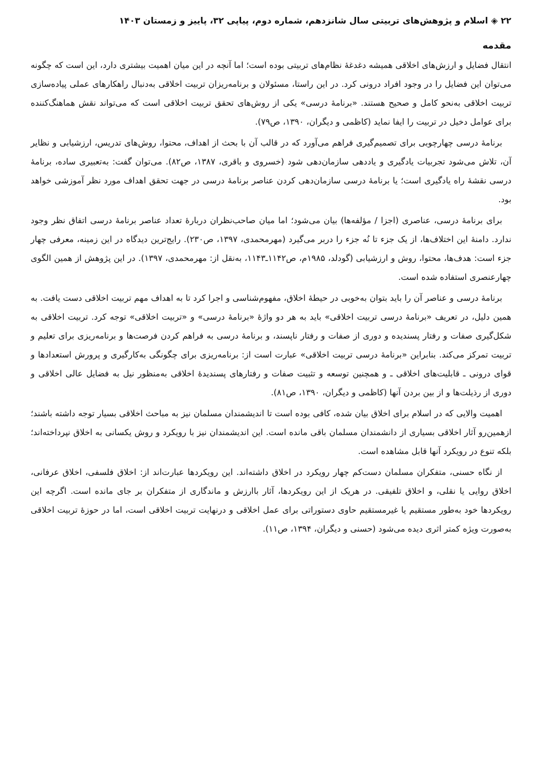۲۲ ◈ اسلام و پژوهش‌های تربیتی سال شانزدهم، شماره دوم، پیاپی ۳۲، پاییز و زمستان ۱۴۰۳
مقدمه
انتقال فضایل و ارزش‌های اخلاقی همیشه دغدغهٔ نظام‌های تربیتی بوده است؛ اما آنچه در این میان اهمیت بیشتری دارد، این است که چگونه می‌توان این فضایل را در وجود افراد درونی کرد. در این راستا، مسئولان و برنامه‌ریزان تربیت اخلاقی به‌دنبال راهکارهای عملی پیاده‌سازی تربیت اخلاقی به‌نحو کامل و صحیح هستند. «برنامهٔ درسی» یکی از روش‌های تحقق تربیت اخلاقی است که می‌تواند نقش هماهنگ‌کننده برای عوامل دخیل در تربیت را ایفا نماید (کاظمی و دیگران، ۱۳۹۰، ص۷۹).
برنامهٔ درسی چهارچوبی برای تصمیم‌گیری فراهم می‌آورد که در قالب آن با بحث از اهداف، محتوا، روش‌های تدریس، ارزشیابی و نظایر آن، تلاش می‌شود تجربیات یادگیری و یاددهی سازمان‌دهی شود (خسروی و باقری، ۱۳۸۷، ص۸۲). می‌توان گفت: به‌تعبیری ساده، برنامهٔ درسی نقشهٔ راه یادگیری است؛ یا برنامهٔ درسی سازمان‌دهی کردن عناصر برنامهٔ درسی در جهت تحقق اهداف مورد نظر آموزشی خواهد بود.
برای برنامهٔ درسی، عناصری (اجزا / مؤلفه‌ها) بیان می‌شود؛ اما میان صاحب‌نظران دربارهٔ تعداد عناصر برنامهٔ درسی اتفاق نظر وجود ندارد. دامنهٔ این اختلاف‌ها، از یک جزء تا نُه جزء را دربر می‌گیرد (مهرمحمدی، ۱۳۹۷، ص۲۳۰). رایج‌ترین دیدگاه در این زمینه، معرفی چهار جزء است: هدف‌ها، محتوا، روش و ارزشیابی (گودلد، ۱۹۸۵م، ص۱۱۴۲ـ۱۱۴۳، به‌نقل از: مهرمحمدی، ۱۳۹۷). در این پژوهش از همین الگوی چهارعنصری استفاده شده است.
برنامهٔ درسی و عناصر آن را باید بتوان به‌خوبی در حیطهٔ اخلاق، مفهوم‌شناسی و اجرا کرد تا به اهداف مهم تربیت اخلاقی دست یافت. به همین دلیل، در تعریف «برنامهٔ درسی تربیت اخلاقی» باید به هر دو واژهٔ «برنامهٔ درسی» و «تربیت اخلاقی» توجه کرد. تربیت اخلاقی به شکل‌گیری صفات و رفتار پسندیده و دوری از صفات و رفتار ناپسند، و برنامهٔ درسی به فراهم کردن فرصت‌ها و برنامه‌ریزی برای تعلیم و تربیت تمرکز می‌کند. بنابراین «برنامهٔ درسی تربیت اخلاقی» عبارت است از: برنامه‌ریزی برای چگونگی به‌کارگیری و پرورش استعدادها و قوای درونی ـ قابلیت‌های اخلاقی ـ و همچنین توسعه و تثبیت صفات و رفتارهای پسندیدهٔ اخلاقی به‌منظور نیل به فضایل عالی اخلاقی و دوری از رذیلت‌ها و از بین بردن آنها (کاظمی و دیگران، ۱۳۹۰، ص۸۱).
اهمیت والایی که در اسلام برای اخلاق بیان شده، کافی بوده است تا اندیشمندان مسلمان نیز به مباحث اخلاقی بسیار توجه داشته باشند؛ ازهمین‌رو آثار اخلاقی بسیاری از دانشمندان مسلمان باقی مانده است. این اندیشمندان نیز با رویکرد و روش یکسانی به اخلاق نپرداخته‌اند؛ بلکه تنوع در رویکرد آنها قابل مشاهده است.
از نگاه حسنی، متفکران مسلمان دست‌کم چهار رویکرد در اخلاق داشته‌اند. این رویکردها عبارت‌اند از: اخلاق فلسفی، اخلاق عرفانی، اخلاق روایی یا نقلی، و اخلاق تلفیقی. در هریک از این رویکردها، آثار باارزش و ماندگاری از متفکران بر جای مانده است. اگرچه این رویکردها خود به‌طور مستقیم یا غیرمستقیم حاوی دستوراتی برای عمل اخلاقی و درنهایت تربیت اخلاقی است، اما در حوزهٔ تربیت اخلاقی به‌صورت ویژه کمتر اثری دیده می‌شود (حسنی و دیگران، ۱۳۹۴، ص۱۱).